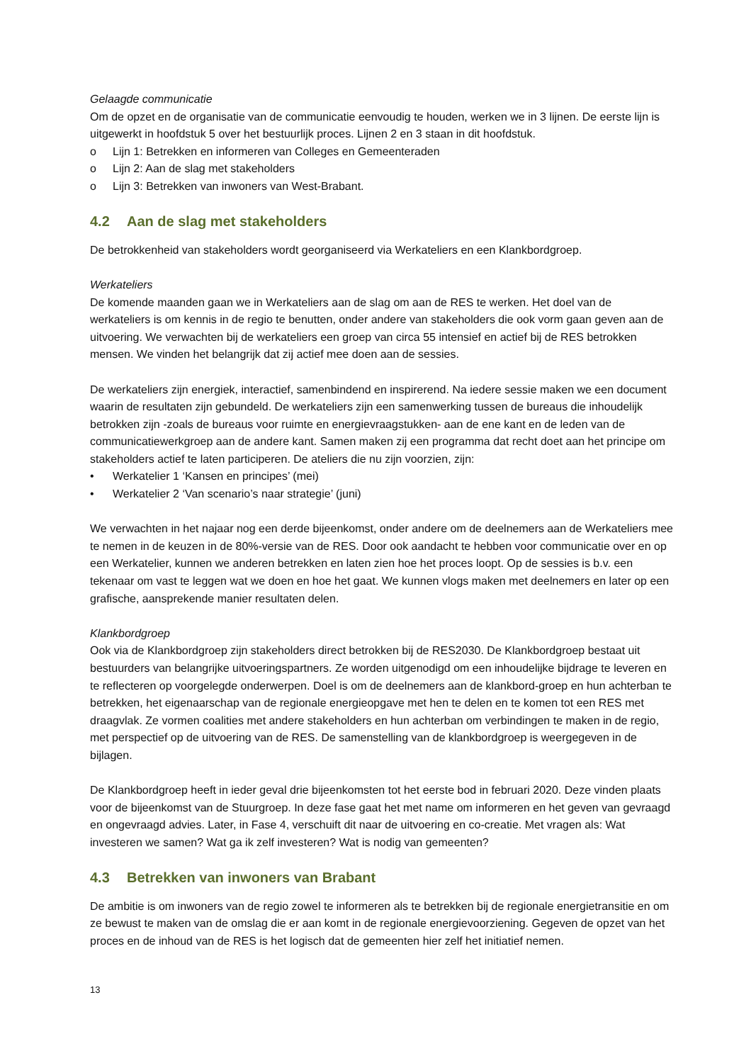Gelaagde communicatie
Om de opzet en de organisatie van de communicatie eenvoudig te houden, werken we in 3 lijnen. De eerste lijn is uitgewerkt in hoofdstuk 5 over het bestuurlijk proces. Lijnen 2 en 3 staan in dit hoofdstuk.
o Lijn 1: Betrekken en informeren van Colleges en Gemeenteraden
o Lijn 2: Aan de slag met stakeholders
o Lijn 3: Betrekken van inwoners van West-Brabant.
4.2 Aan de slag met stakeholders
De betrokkenheid van stakeholders wordt georganiseerd via Werkateliers en een Klankbordgroep.
Werkateliers
De komende maanden gaan we in Werkateliers aan de slag om aan de RES te werken. Het doel van de werkateliers is om kennis in de regio te benutten, onder andere van stakeholders die ook vorm gaan geven aan de uitvoering. We verwachten bij de werkateliers een groep van circa 55 intensief en actief bij de RES betrokken mensen. We vinden het belangrijk dat zij actief mee doen aan de sessies.
De werkateliers zijn energiek, interactief, samenbindend en inspirerend. Na iedere sessie maken we een document waarin de resultaten zijn gebundeld. De werkateliers zijn een samenwerking tussen de bureaus die inhoudelijk betrokken zijn -zoals de bureaus voor ruimte en energievraagstukken- aan de ene kant en de leden van de communicatiewerkgroep aan de andere kant. Samen maken zij een programma dat recht doet aan het principe om stakeholders actief te laten participeren. De ateliers die nu zijn voorzien, zijn:
• Werkatelier 1 ‘Kansen en principes’ (mei)
• Werkatelier 2 ‘Van scenario’s naar strategie’ (juni)
We verwachten in het najaar nog een derde bijeenkomst, onder andere om de deelnemers aan de Werkateliers mee te nemen in de keuzen in de 80%-versie van de RES. Door ook aandacht te hebben voor communicatie over en op een Werkatelier, kunnen we anderen betrekken en laten zien hoe het proces loopt. Op de sessies is b.v. een tekenaar om vast te leggen wat we doen en hoe het gaat. We kunnen vlogs maken met deelnemers en later op een grafische, aansprekende manier resultaten delen.
Klankbordgroep
Ook via de Klankbordgroep zijn stakeholders direct betrokken bij de RES2030. De Klankbordgroep bestaat uit bestuurders van belangrijke uitvoeringspartners. Ze worden uitgenodigd om een inhoudelijke bijdrage te leveren en te reflecteren op voorgelegde onderwerpen. Doel is om de deelnemers aan de klankbord-groep en hun achterban te betrekken, het eigenaarschap van de regionale energieopgave met hen te delen en te komen tot een RES met draagvlak. Ze vormen coalities met andere stakeholders en hun achterban om verbindingen te maken in de regio, met perspectief op de uitvoering van de RES. De samenstelling van de klankbordgroep is weergegeven in de bijlagen.
De Klankbordgroep heeft in ieder geval drie bijeenkomsten tot het eerste bod in februari 2020. Deze vinden plaats voor de bijeenkomst van de Stuurgroep. In deze fase gaat het met name om informeren en het geven van gevraagd en ongevraagd advies. Later, in Fase 4, verschuift dit naar de uitvoering en co-creatie. Met vragen als: Wat investeren we samen? Wat ga ik zelf investeren? Wat is nodig van gemeenten?
4.3 Betrekken van inwoners van Brabant
De ambitie is om inwoners van de regio zowel te informeren als te betrekken bij de regionale energietransitie en om ze bewust te maken van de omslag die er aan komt in de regionale energievoorziening. Gegeven de opzet van het proces en de inhoud van de RES is het logisch dat de gemeenten hier zelf het initiatief nemen.
13